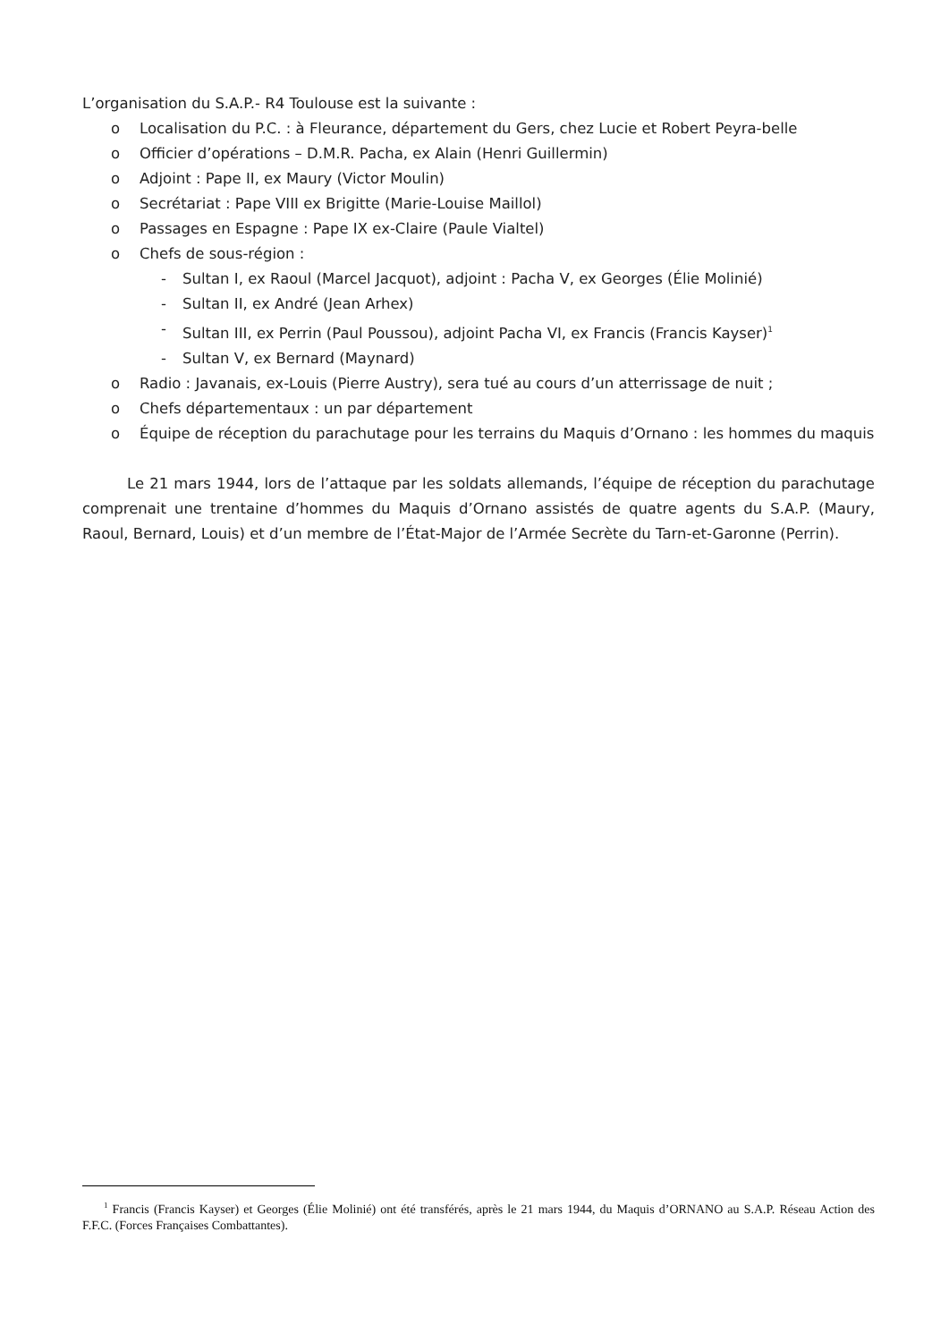L’organisation du S.A.P.- R4 Toulouse est la suivante :
o Localisation du P.C. : à Fleurance, département du Gers, chez Lucie et Robert Peyra-belle
o Officier d’opérations – D.M.R. Pacha, ex Alain (Henri Guillermin)
o Adjoint : Pape II, ex Maury (Victor Moulin)
o Secrétariat : Pape VIII ex Brigitte (Marie-Louise Maillol)
o Passages en Espagne : Pape IX ex-Claire (Paule Vialtel)
o Chefs de sous-région :
- Sultan I, ex Raoul (Marcel Jacquot), adjoint : Pacha V, ex Georges (Élie Molinié)
- Sultan II, ex André (Jean Arhex)
- Sultan III, ex Perrin (Paul Poussou), adjoint Pacha VI, ex Francis (Francis Kayser)<sup>1</sup>
- Sultan V, ex Bernard (Maynard)
o Radio : Javanais, ex-Louis (Pierre Austry), sera tué au cours d’un atterrissage de nuit ;
o Chefs départementaux : un par département
o Équipe de réception du parachutage pour les terrains du Maquis d’Ornano : les hommes du maquis
Le 21 mars 1944, lors de l’attaque par les soldats allemands, l’équipe de réception du parachutage comprenait une trentaine d’hommes du Maquis d’Ornano assistés de quatre agents du S.A.P. (Maury, Raoul, Bernard, Louis) et d’un membre de l’État-Major de l’Armée Secrète du Tarn-et-Garonne (Perrin).
<sup>1</sup> Francis (Francis Kayser) et Georges (Élie Molinié) ont été transférés, après le 21 mars 1944, du Maquis d’ORNANO au S.A.P. Réseau Action des F.F.C. (Forces Françaises Combattantes).